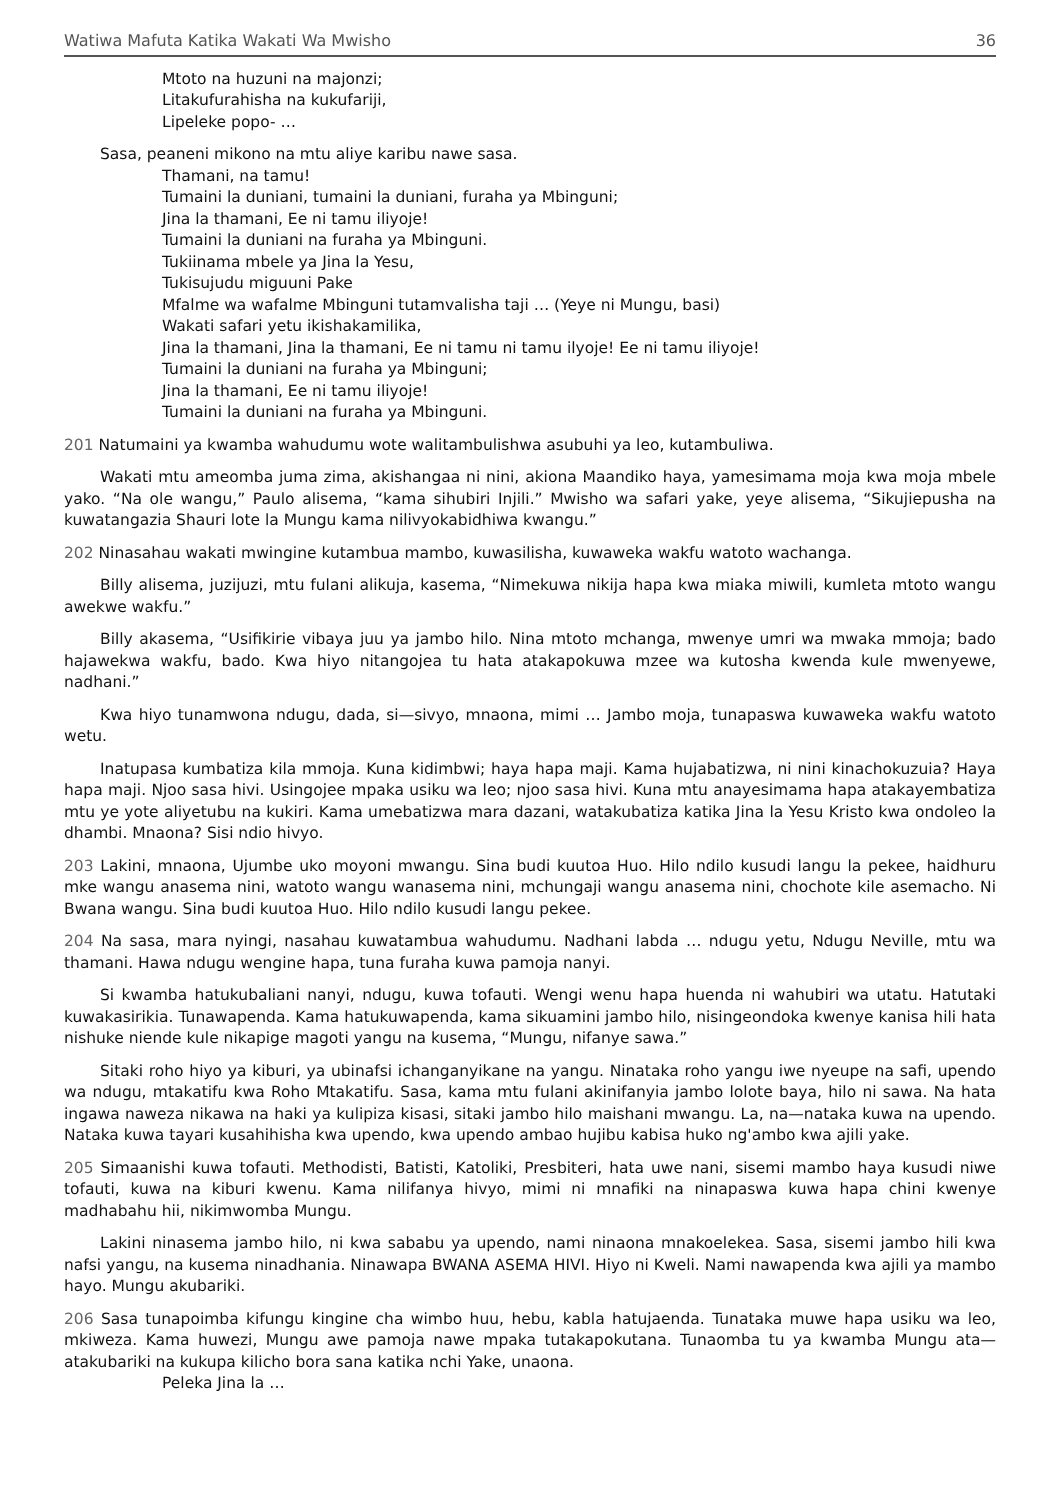Watiwa Mafuta Katika Wakati Wa Mwisho 36
Mtoto na huzuni na majonzi;
Litakufurahisha na kukufariji,
Lipeleke popo- …
Sasa, peaneni mikono na mtu aliye karibu nawe sasa.
Thamani, na tamu!
Tumaini la duniani, tumaini la duniani, furaha ya Mbinguni;
Jina la thamani, Ee ni tamu iliyoje!
Tumaini la duniani na furaha ya Mbinguni.
Tukiinama mbele ya Jina la Yesu,
Tukisujudu miguuni Pake
Mfalme wa wafalme Mbinguni tutamvalisha taji … (Yeye ni Mungu, basi)
Wakati safari yetu ikishakamilika,
Jina la thamani, Jina la thamani, Ee ni tamu ni tamu ilyoje! Ee ni tamu iliyoje!
Tumaini la duniani na furaha ya Mbinguni;
Jina la thamani, Ee ni tamu iliyoje!
Tumaini la duniani na furaha ya Mbinguni.
201 Natumaini ya kwamba wahudumu wote walitambulishwa asubuhi ya leo, kutambuliwa.
Wakati mtu ameomba juma zima, akishangaa ni nini, akiona Maandiko haya, yamesimama moja kwa moja mbele yako. “Na ole wangu,” Paulo alisema, “kama sihubiri Injili.” Mwisho wa safari yake, yeye alisema, “Sikujiepusha na kuwatangazia Shauri lote la Mungu kama nilivyokabidhiwa kwangu.”
202 Ninasahau wakati mwingine kutambua mambo, kuwasilisha, kuwaweka wakfu watoto wachanga.
Billy alisema, juzijuzi, mtu fulani alikuja, kasema, “Nimekuwa nikija hapa kwa miaka miwili, kumleta mtoto wangu awekwe wakfu.”
Billy akasema, “Usifikirie vibaya juu ya jambo hilo. Nina mtoto mchanga, mwenye umri wa mwaka mmoja; bado hajawekwa wakfu, bado. Kwa hiyo nitangojea tu hata atakapokuwa mzee wa kutosha kwenda kule mwenyewe, nadhani.”
Kwa hiyo tunamwona ndugu, dada, si—sivyo, mnaona, mimi … Jambo moja, tunapaswa kuwaweka wakfu watoto wetu.
Inatupasa kumbatiza kila mmoja. Kuna kidimbwi; haya hapa maji. Kama hujabatizwa, ni nini kinachokuzuia? Haya hapa maji. Njoo sasa hivi. Usingojee mpaka usiku wa leo; njoo sasa hivi. Kuna mtu anayesimama hapa atakayembatiza mtu ye yote aliyetubu na kukiri. Kama umebatizwa mara dazani, watakubatiza katika Jina la Yesu Kristo kwa ondoleo la dhambi. Mnaona? Sisi ndio hivyo.
203 Lakini, mnaona, Ujumbe uko moyoni mwangu. Sina budi kuutoa Huo. Hilo ndilo kusudi langu la pekee, haidhuru mke wangu anasema nini, watoto wangu wanasema nini, mchungaji wangu anasema nini, chochote kile asemacho. Ni Bwana wangu. Sina budi kuutoa Huo. Hilo ndilo kusudi langu pekee.
204 Na sasa, mara nyingi, nasahau kuwatambua wahudumu. Nadhani labda … ndugu yetu, Ndugu Neville, mtu wa thamani. Hawa ndugu wengine hapa, tuna furaha kuwa pamoja nanyi.
Si kwamba hatukubaliani nanyi, ndugu, kuwa tofauti. Wengi wenu hapa huenda ni wahubiri wa utatu. Hatutaki kuwakasirikia. Tunawapenda. Kama hatukuwapenda, kama sikuamini jambo hilo, nisingeondoka kwenye kanisa hili hata nishuke niende kule nikapige magoti yangu na kusema, “Mungu, nifanye sawa.”
Sitaki roho hiyo ya kiburi, ya ubinafsi ichanganyikane na yangu. Ninataka roho yangu iwe nyeupe na safi, upendo wa ndugu, mtakatifu kwa Roho Mtakatifu. Sasa, kama mtu fulani akinifanyia jambo lolote baya, hilo ni sawa. Na hata ingawa naweza nikawa na haki ya kulipiza kisasi, sitaki jambo hilo maishani mwangu. La, na—nataka kuwa na upendo. Nataka kuwa tayari kusahihisha kwa upendo, kwa upendo ambao hujibu kabisa huko ng'ambo kwa ajili yake.
205 Simaanishi kuwa tofauti. Methodisti, Batisti, Katoliki, Presbiteri, hata uwe nani, sisemi mambo haya kusudi niwe tofauti, kuwa na kiburi kwenu. Kama nilifanya hivyo, mimi ni mnafiki na ninapaswa kuwa hapa chini kwenye madhabahu hii, nikimwomba Mungu.
Lakini ninasema jambo hilo, ni kwa sababu ya upendo, nami ninaona mnakoelekea. Sasa, sisemi jambo hili kwa nafsi yangu, na kusema ninadhania. Ninawapa BWANA ASEMA HIVI. Hiyo ni Kweli. Nami nawapenda kwa ajili ya mambo hayo. Mungu akubariki.
206 Sasa tunapoimba kifungu kingine cha wimbo huu, hebu, kabla hatujaenda. Tunataka muwe hapa usiku wa leo, mkiweza. Kama huwezi, Mungu awe pamoja nawe mpaka tutakapokutana. Tunaomba tu ya kwamba Mungu ata—atakubariki na kukupa kilicho bora sana katika nchi Yake, unaona.
Peleka Jina la …